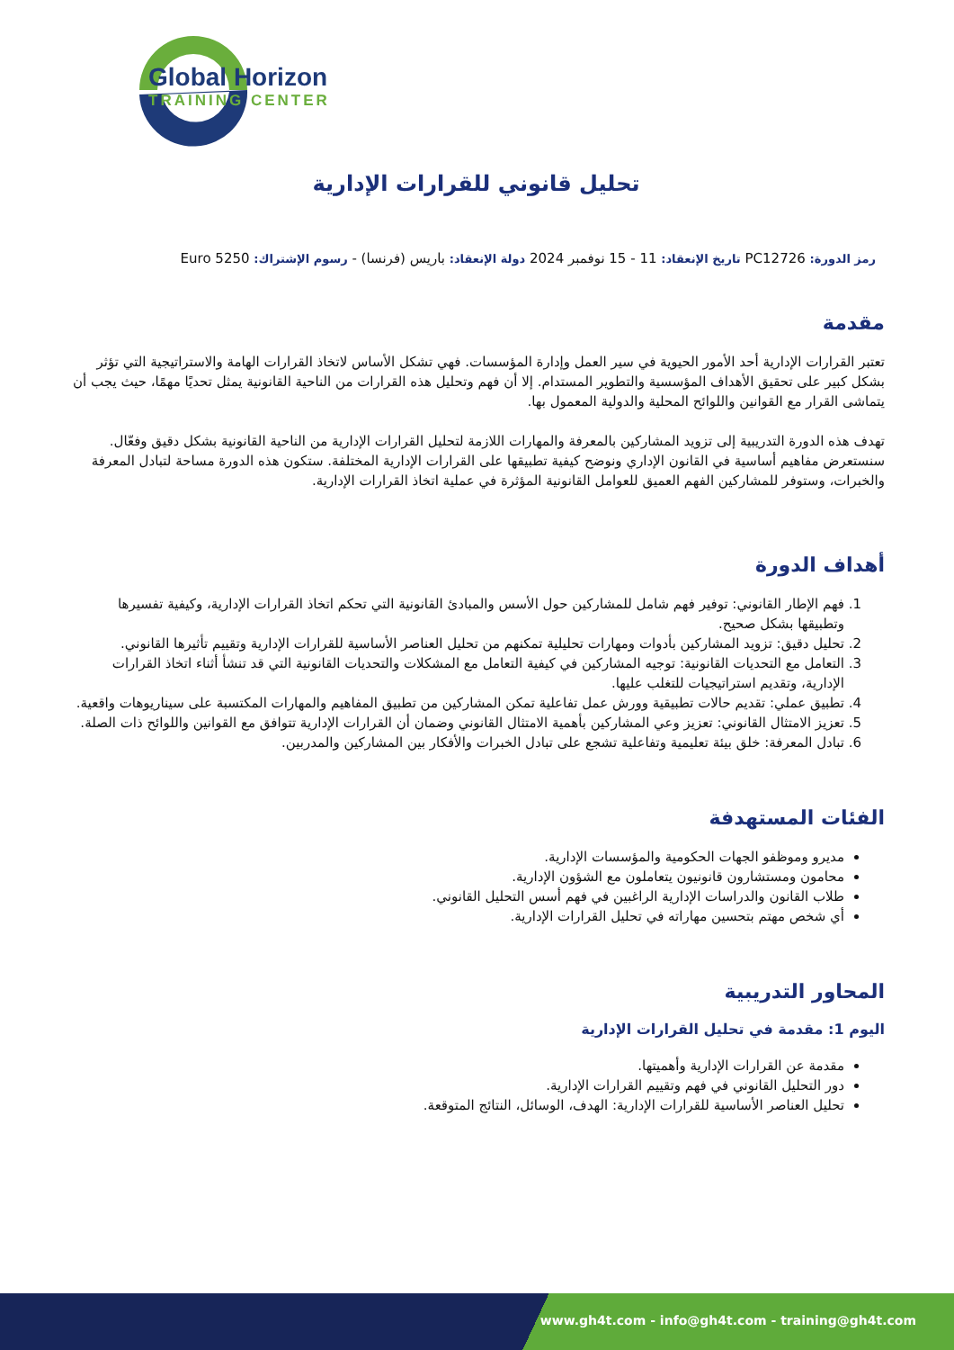Global Horizon
TRAINING CENTER
تحليل قانوني للقرارات الإدارية
رمز الدورة: PC12726 تاريخ الإنعقاد: 11 - 15 نوفمبر 2024 دولة الإنعقاد: باريس (فرنسا) - رسوم الإشتراك: 5250 Euro
مقدمة
تعتبر القرارات الإدارية أحد الأمور الحيوية في سير العمل وإدارة المؤسسات. فهي تشكل الأساس لاتخاذ القرارات الهامة والاستراتيجية التي تؤثر بشكل كبير على تحقيق الأهداف المؤسسية والتطوير المستدام. إلا أن فهم وتحليل هذه القرارات من الناحية القانونية يمثل تحديًا مهمًا، حيث يجب أن يتماشى القرار مع القوانين واللوائح المحلية والدولية المعمول بها.
تهدف هذه الدورة التدريبية إلى تزويد المشاركين بالمعرفة والمهارات اللازمة لتحليل القرارات الإدارية من الناحية القانونية بشكل دقيق وفعّال. سنستعرض مفاهيم أساسية في القانون الإداري ونوضح كيفية تطبيقها على القرارات الإدارية المختلفة. ستكون هذه الدورة مساحة لتبادل المعرفة والخبرات، وستوفر للمشاركين الفهم العميق للعوامل القانونية المؤثرة في عملية اتخاذ القرارات الإدارية.
أهداف الدورة
1. فهم الإطار القانوني: توفير فهم شامل للمشاركين حول الأسس والمبادئ القانونية التي تحكم اتخاذ القرارات الإدارية، وكيفية تفسيرها وتطبيقها بشكل صحيح.
2. تحليل دقيق: تزويد المشاركين بأدوات ومهارات تحليلية تمكنهم من تحليل العناصر الأساسية للقرارات الإدارية وتقييم تأثيرها القانوني.
3. التعامل مع التحديات القانونية: توجيه المشاركين في كيفية التعامل مع المشكلات والتحديات القانونية التي قد تنشأ أثناء اتخاذ القرارات الإدارية، وتقديم استراتيجيات للتغلب عليها.
4. تطبيق عملي: تقديم حالات تطبيقية وورش عمل تفاعلية تمكن المشاركين من تطبيق المفاهيم والمهارات المكتسبة على سيناريوهات واقعية.
5. تعزيز الامتثال القانوني: تعزيز وعي المشاركين بأهمية الامتثال القانوني وضمان أن القرارات الإدارية تتوافق مع القوانين واللوائح ذات الصلة.
6. تبادل المعرفة: خلق بيئة تعليمية وتفاعلية تشجع على تبادل الخبرات والأفكار بين المشاركين والمدربين.
الفئات المستهدفة
مديرو وموظفو الجهات الحكومية والمؤسسات الإدارية.
محامون ومستشارون قانونيون يتعاملون مع الشؤون الإدارية.
طلاب القانون والدراسات الإدارية الراغبين في فهم أسس التحليل القانوني.
أي شخص مهتم بتحسين مهاراته في تحليل القرارات الإدارية.
المحاور التدريبية
اليوم 1: مقدمة في تحليل القرارات الإدارية
مقدمة عن القرارات الإدارية وأهميتها.
دور التحليل القانوني في فهم وتقييم القرارات الإدارية.
تحليل العناصر الأساسية للقرارات الإدارية: الهدف، الوسائل، النتائج المتوقعة.
www.gh4t.com - info@gh4t.com - training@gh4t.com